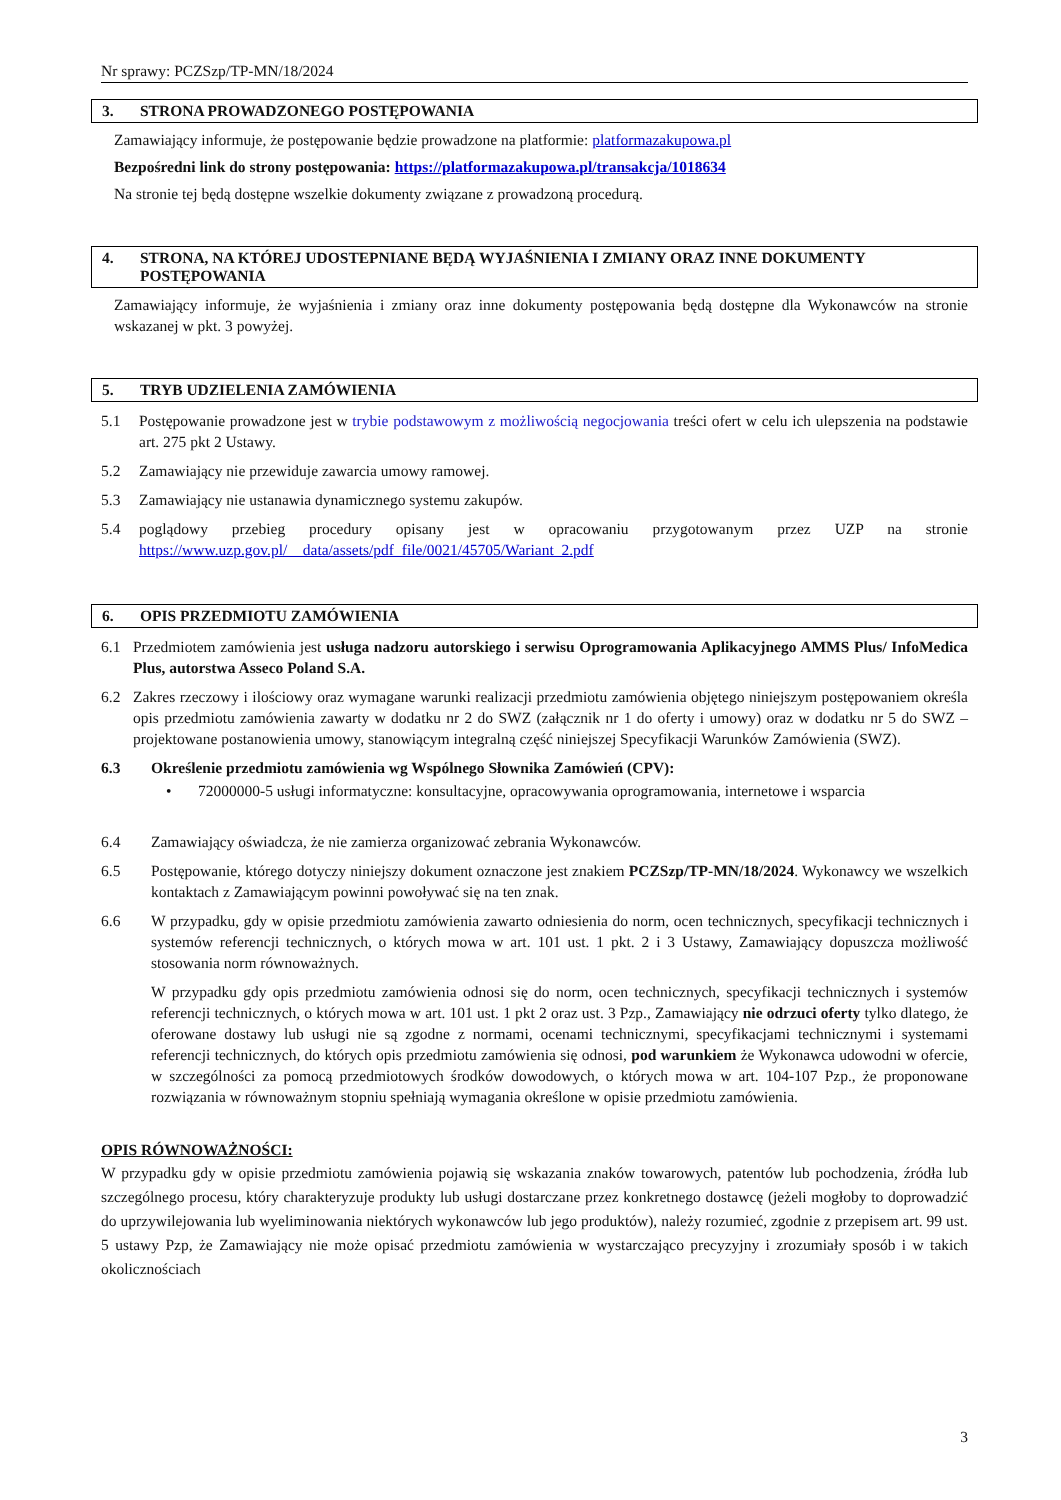Nr sprawy: PCZSzp/TP-MN/18/2024
3. STRONA PROWADZONEGO POSTĘPOWANIA
Zamawiający informuje, że postępowanie będzie prowadzone na platformie: platformazakupowa.pl
Bezpośredni link do strony postępowania: https://platformazakupowa.pl/transakcja/1018634
Na stronie tej będą dostępne wszelkie dokumenty związane z prowadzoną procedurą.
4. STRONA, NA KTÓREJ UDOSTEPNIANE BĘDĄ WYJAŚNIENIA I ZMIANY ORAZ INNE DOKUMENTY POSTĘPOWANIA
Zamawiający informuje, że wyjaśnienia i zmiany oraz inne dokumenty postępowania będą dostępne dla Wykonawców na stronie wskazanej w pkt. 3 powyżej.
5. TRYB UDZIELENIA ZAMÓWIENIA
5.1 Postępowanie prowadzone jest w trybie podstawowym z możliwością negocjowania treści ofert w celu ich ulepszenia na podstawie art. 275 pkt 2 Ustawy.
5.2 Zamawiający nie przewiduje zawarcia umowy ramowej.
5.3 Zamawiający nie ustanawia dynamicznego systemu zakupów.
5.4 poglądowy przebieg procedury opisany jest w opracowaniu przygotowanym przez UZP na stronie https://www.uzp.gov.pl/__data/assets/pdf_file/0021/45705/Wariant_2.pdf
6. OPIS PRZEDMIOTU ZAMÓWIENIA
6.1 Przedmiotem zamówienia jest usługa nadzoru autorskiego i serwisu Oprogramowania Aplikacyjnego AMMS Plus/ InfoMedica Plus, autorstwa Asseco Poland S.A.
6.2 Zakres rzeczowy i ilościowy oraz wymagane warunki realizacji przedmiotu zamówienia objętego niniejszym postępowaniem określa opis przedmiotu zamówienia zawarty w dodatku nr 2 do SWZ (załącznik nr 1 do oferty i umowy) oraz w dodatku nr 5 do SWZ – projektowane postanowienia umowy, stanowiącym integralną część niniejszej Specyfikacji Warunków Zamówienia (SWZ).
6.3 Określenie przedmiotu zamówienia wg Wspólnego Słownika Zamówień (CPV):
• 72000000-5 usługi informatyczne: konsultacyjne, opracowywania oprogramowania, internetowe i wsparcia
6.4 Zamawiający oświadcza, że nie zamierza organizować zebrania Wykonawców.
6.5 Postępowanie, którego dotyczy niniejszy dokument oznaczone jest znakiem PCZSzp/TP-MN/18/2024. Wykonawcy we wszelkich kontaktach z Zamawiającym powinni powoływać się na ten znak.
6.6 W przypadku, gdy w opisie przedmiotu zamówienia zawarto odniesienia do norm, ocen technicznych, specyfikacji technicznych i systemów referencji technicznych, o których mowa w art. 101 ust. 1 pkt. 2 i 3 Ustawy, Zamawiający dopuszcza możliwość stosowania norm równoważnych.
W przypadku gdy opis przedmiotu zamówienia odnosi się do norm, ocen technicznych, specyfikacji technicznych i systemów referencji technicznych, o których mowa w art. 101 ust. 1 pkt 2 oraz ust. 3 Pzp., Zamawiający nie odrzuci oferty tylko dlatego, że oferowane dostawy lub usługi nie są zgodne z normami, ocenami technicznymi, specyfikacjami technicznymi i systemami referencji technicznych, do których opis przedmiotu zamówienia się odnosi, pod warunkiem że Wykonawca udowodni w ofercie, w szczególności za pomocą przedmiotowych środków dowodowych, o których mowa w art. 104-107 Pzp., że proponowane rozwiązania w równoważnym stopniu spełniają wymagania określone w opisie przedmiotu zamówienia.
OPIS RÓWNOWAŻNOŚCI:
W przypadku gdy w opisie przedmiotu zamówienia pojawią się wskazania znaków towarowych, patentów lub pochodzenia, źródła lub szczególnego procesu, który charakteryzuje produkty lub usługi dostarczane przez konkretnego dostawcę (jeżeli mogłoby to doprowadzić do uprzywilejowania lub wyeliminowania niektórych wykonawców lub jego produktów), należy rozumieć, zgodnie z przepisem art. 99 ust. 5 ustawy Pzp, że Zamawiający nie może opisać przedmiotu zamówienia w wystarczająco precyzyjny i zrozumiały sposób i w takich okolicznościach
3